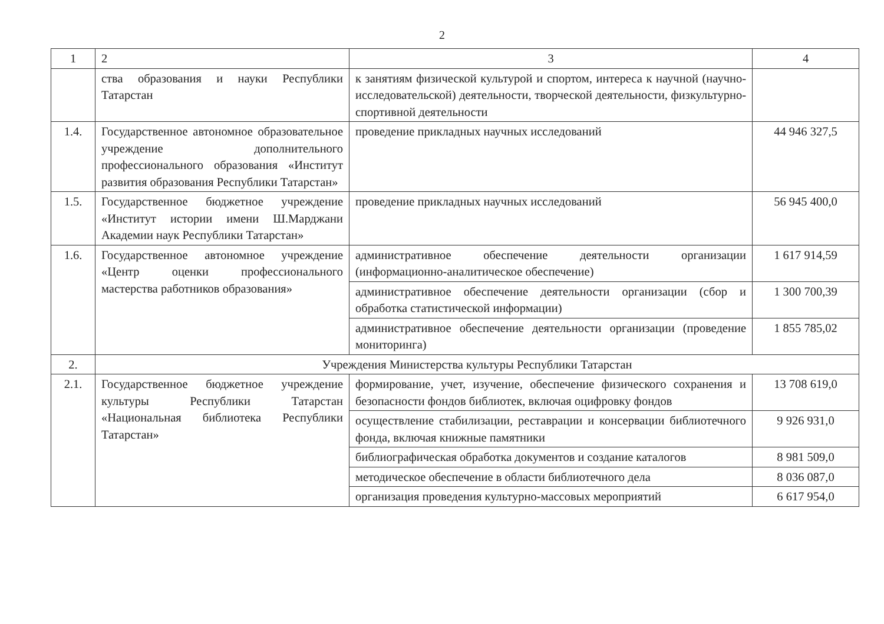2
| 1 | 2 | 3 | 4 |
| --- | --- | --- | --- |
| | ства образования и науки Республики Татарстан | к занятиям физической культурой и спортом, интереса к научной (научно-исследовательской) деятельности, творческой деятельности, физкультурно-спортивной деятельности | |
| 1.4. | Государственное автономное образовательное учреждение дополнительного профессионального образования «Институт развития образования Республики Татарстан» | проведение прикладных научных исследований | 44 946 327,5 |
| 1.5. | Государственное бюджетное учреждение «Институт истории имени Ш.Марджани Академии наук Республики Татарстан» | проведение прикладных научных исследований | 56 945 400,0 |
| 1.6. | Государственное автономное учреждение «Центр оценки профессионального мастерства работников образования» | административное обеспечение деятельности организации (информационно-аналитическое обеспечение) | 1 617 914,59 |
| | | административное обеспечение деятельности организации (сбор и обработка статистической информации) | 1 300 700,39 |
| | | административное обеспечение деятельности организации (проведение мониторинга) | 1 855 785,02 |
| 2. | Учреждения Министерства культуры Республики Татарстан | | |
| 2.1. | Государственное бюджетное учреждение культуры Республики Татарстан «Национальная библиотека Республики Татарстан» | формирование, учет, изучение, обеспечение физического сохранения и безопасности фондов библиотек, включая оцифровку фондов | 13 708 619,0 |
| | | осуществление стабилизации, реставрации и консервации библиотечного фонда, включая книжные памятники | 9 926 931,0 |
| | | библиографическая обработка документов и создание каталогов | 8 981 509,0 |
| | | методическое обеспечение в области библиотечного дела | 8 036 087,0 |
| | | организация проведения культурно-массовых мероприятий | 6 617 954,0 |